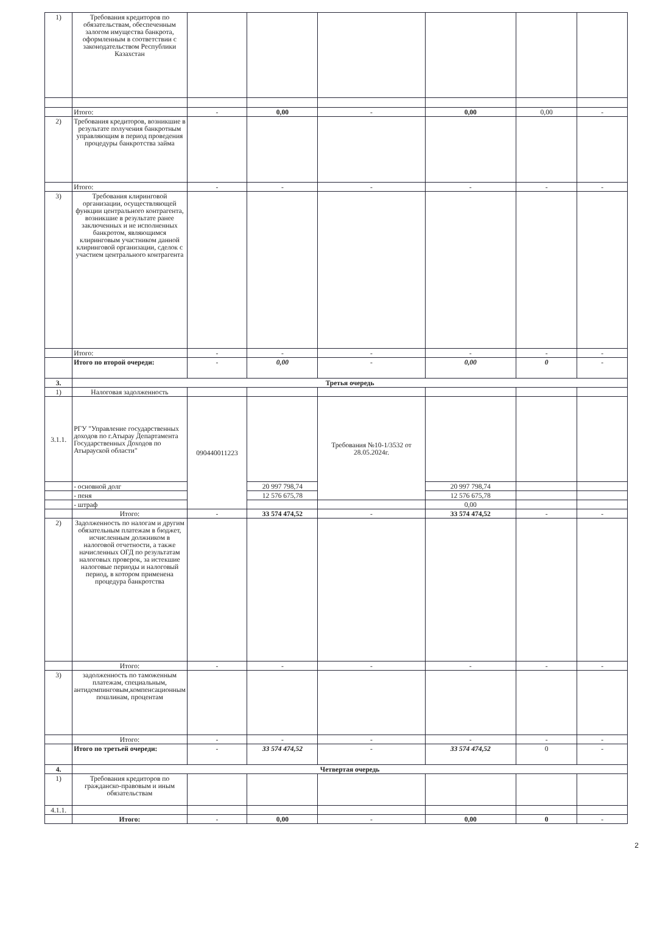| 1) | Требования кредиторов по обязательствам, обеспеченным залогом имущества банкрота, оформленным в соответствии с законодательством Республики Казахстан | | | | | | |
| | Итого: | - | 0,00 | - | 0,00 | 0,00 | - |
| 2) | Требования кредиторов, возникшие в результате получения банкротным управляющим в период проведения процедуры банкротства займа | | | | | | |
| | Итого: | - | - | - | - | - | - |
| 3) | Требования клиринговой организации, осуществляющей функции центрального контрагента, возникшие в результате ранее заключенных и не исполненных банкротом, являющимся клиринговым участником данной клиринговой организации, сделок с участием центрального контрагента | | | | | | |
| | Итого: | - | - | - | - | - | - |
| | Итого по второй очереди: | - | 0,00 | - | 0,00 | 0 | - |
| 3. | Третья очередь | | | | | | |
| 1) | Налоговая задолженность | | | | | | |
| 3.1.1. | РГУ "Управление государственных доходов по г.Атырау Департамента Государственных Доходов по Атырауской области" | 090440011223 | | Требования №10-1/3532 от 28.05.2024г. | | | |
| | - основной долг | | 20 997 798,74 | | 20 997 798,74 | | |
| | - пеня | | 12 576 675,78 | | 12 576 675,78 | | |
| | - штраф | | | | 0,00 | | |
| | Итого: | - | 33 574 474,52 | - | 33 574 474,52 | - | - |
| 2) | Задолженность по налогам и другим обязательным платежам в бюджет, исчисленным должником в налоговой отчетности, а также начисленных ОГД по результатам налоговых проверок, за истекшие налоговые периоды и налоговый период, в котором применена процедура банкротства | | | | | | |
| | Итого: | - | - | - | - | - | - |
| 3) | задолженность по таможенным платежам, специальным, антидемпинговым,компенсационным пошлинам, процентам | | | | | | |
| | Итого: | - | - | - | - | - | - |
| | Итого по третьей очереди: | - | 33 574 474,52 | - | 33 574 474,52 | 0 | - |
| 4. | Четвертая очередь | | | | | | |
| 1) | Требования кредиторов по гражданско-правовым и иным обязательствам | | | | | | |
| 4.1.1. | | | | | | | |
| | Итого: | - | 0,00 | - | 0,00 | 0 | - |
2